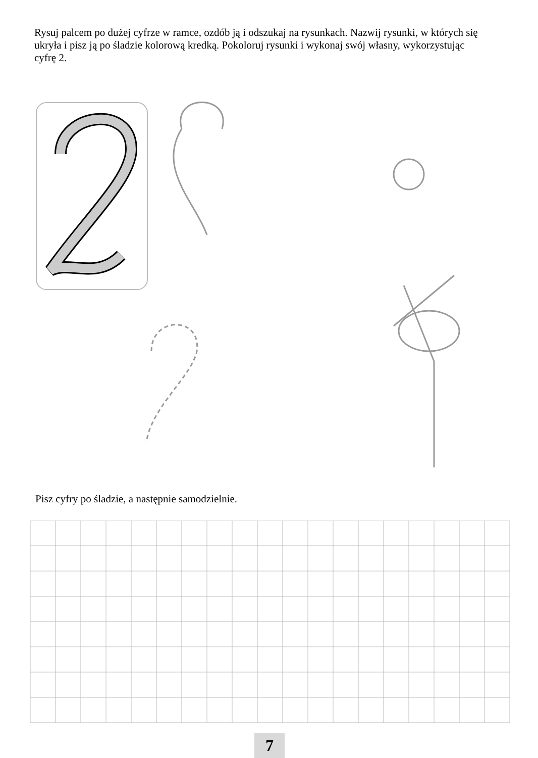Rysuj palcem po dużej cyfrze w ramce, ozdób ją i odszukaj na rysunkach. Nazwij rysunki, w których się ukryła i pisz ją po śladzie kolorową kredką. Pokoloruj rysunki i wykonaj swój własny, wykorzystując cyfrę 2.
Pisz cyfry po śladzie, a następnie samodzielnie.
7